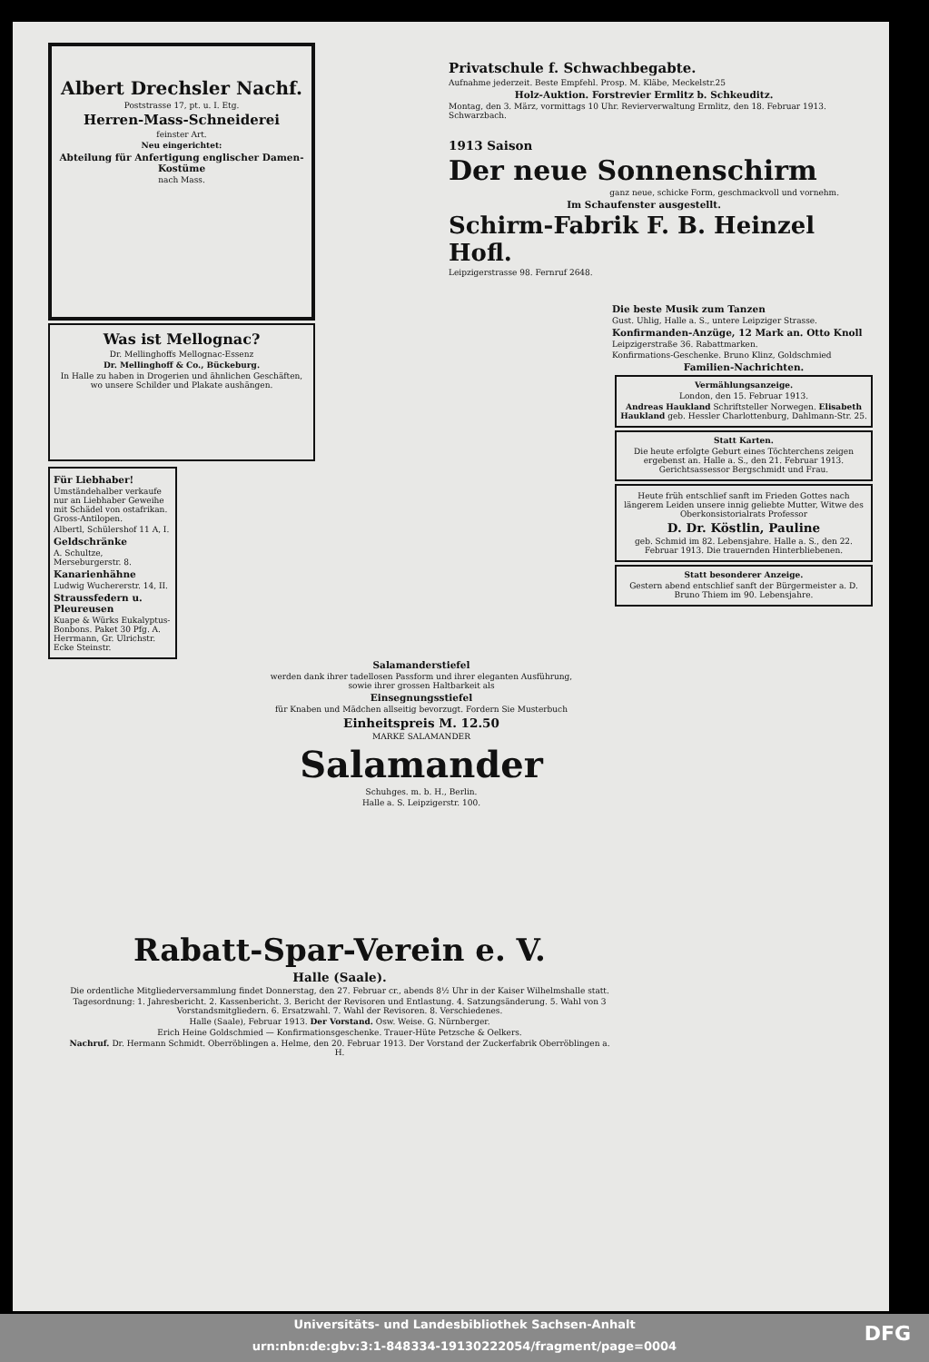Albert Drechsler Nachf.
Poststrasse 17, pt. u. I. Etg.
Herren-Mass-Schneiderei
feinster Art.
Neu eingerichtet:
Abteilung für Anfertigung englischer Damen-Kostüme
nach Mass.
Was ist Mellognac?
Dr. Mellinghoffs Mellognac-Essenz
Dr. Mellinghoff & Co., Bückeburg.
In Halle zu haben in Drogerien und ähnlichen Geschäften, wo unsere Schilder und Plakate aushängen.
Für Liebhaber!
Umständehalber verkaufe nur an Liebhaber Geweihe mit Schädel von ostafrikan. Gross-Antilopen.
Albertl, Schülershof 11 A, I.
Geldschränke
A. Schultze, Merseburgerstr. 8.
Kanarienhähne
Ludwig Wuchererstr. 14, II.
Straussfedern u. Pleureusen
Kuape & Würks Eukalyptus-Bonbons. Paket 30 Pfg. A. Herrmann, Gr. Ulrichstr. Ecke Steinstr.
Privatschule f. Schwachbegabte.
Aufnahme jederzeit. Beste Empfehl. Prosp. M. Kläbe, Meckelstr.25
Holz-Auktion. Forstrevier Ermlitz b. Schkeuditz.
Montag, den 3. März, vormittags 10 Uhr. Revierverwaltung Ermlitz, den 18. Februar 1913. Schwarzbach.
1913 Saison
Der neue Sonnenschirm
ganz neue, schicke Form, geschmackvoll und vornehm.
Im Schaufenster ausgestellt.
Schirm-Fabrik F. B. Heinzel Hofl.
Leipzigerstrasse 98. Fernruf 2648.
Salamanderstiefel
werden dank ihrer tadellosen Passform und ihrer eleganten Ausführung, sowie ihrer grossen Haltbarkeit als
Einsegnungsstiefel
für Knaben und Mädchen allseitig bevorzugt. Fordern Sie Musterbuch
Einheitspreis M. 12.50
MARKE SALAMANDER
Salamander
Schuhges. m. b. H., Berlin.
Halle a. S. Leipzigerstr. 100.
Die beste Musik zum Tanzen
Gust. Uhlig, Halle a. S., untere Leipziger Strasse.
Konfirmanden-Anzüge, 12 Mark an. Otto Knoll
Leipzigerstraße 36. Rabattmarken.
Konfirmations-Geschenke. Bruno Klinz, Goldschmied
Familien-Nachrichten.
Vermählungsanzeige.
London, den 15. Februar 1913.
Andreas Haukland Schriftsteller Norwegen. Elisabeth Haukland geb. Hessler Charlottenburg, Dahlmann-Str. 25.
Statt Karten.
Die heute erfolgte Geburt eines Töchterchens zeigen ergebenst an. Halle a. S., den 21. Februar 1913. Gerichtsassessor Bergschmidt und Frau.
Heute früh entschlief sanft im Frieden Gottes nach längerem Leiden unsere innig geliebte Mutter, Witwe des Oberkonsistorialrats Professor
D. Dr. Köstlin, Pauline
geb. Schmid im 82. Lebensjahre. Halle a. S., den 22. Februar 1913. Die trauernden Hinterbliebenen.
Statt besonderer Anzeige.
Gestern abend entschlief sanft der Bürgermeister a. D. Bruno Thiem im 90. Lebensjahre.
Rabatt-Spar-Verein e. V.
Halle (Saale).
Die ordentliche Mitgliederversammlung findet Donnerstag, den 27. Februar cr., abends 8½ Uhr in der Kaiser Wilhelmshalle statt.
Tagesordnung: 1. Jahresbericht. 2. Kassenbericht. 3. Bericht der Revisoren und Entlastung. 4. Satzungsänderung. 5. Wahl von 3 Vorstandsmitgliedern. 6. Ersatzwahl. 7. Wahl der Revisoren. 8. Verschiedenes.
Halle (Saale), Februar 1913. Der Vorstand. Osw. Weise. G. Nürnberger.
Erich Heine Goldschmied — Konfirmationsgeschenke. Trauer-Hüte Petzsche & Oelkers.
Nachruf. Dr. Hermann Schmidt. Oberröblingen a. Helme, den 20. Februar 1913. Der Vorstand der Zuckerfabrik Oberröblingen a. H.
Universitäts- und Landesbibliothek Sachsen-Anhalt
urn:nbn:de:gbv:3:1-848334-19130222054/fragment/page=0004
DFG